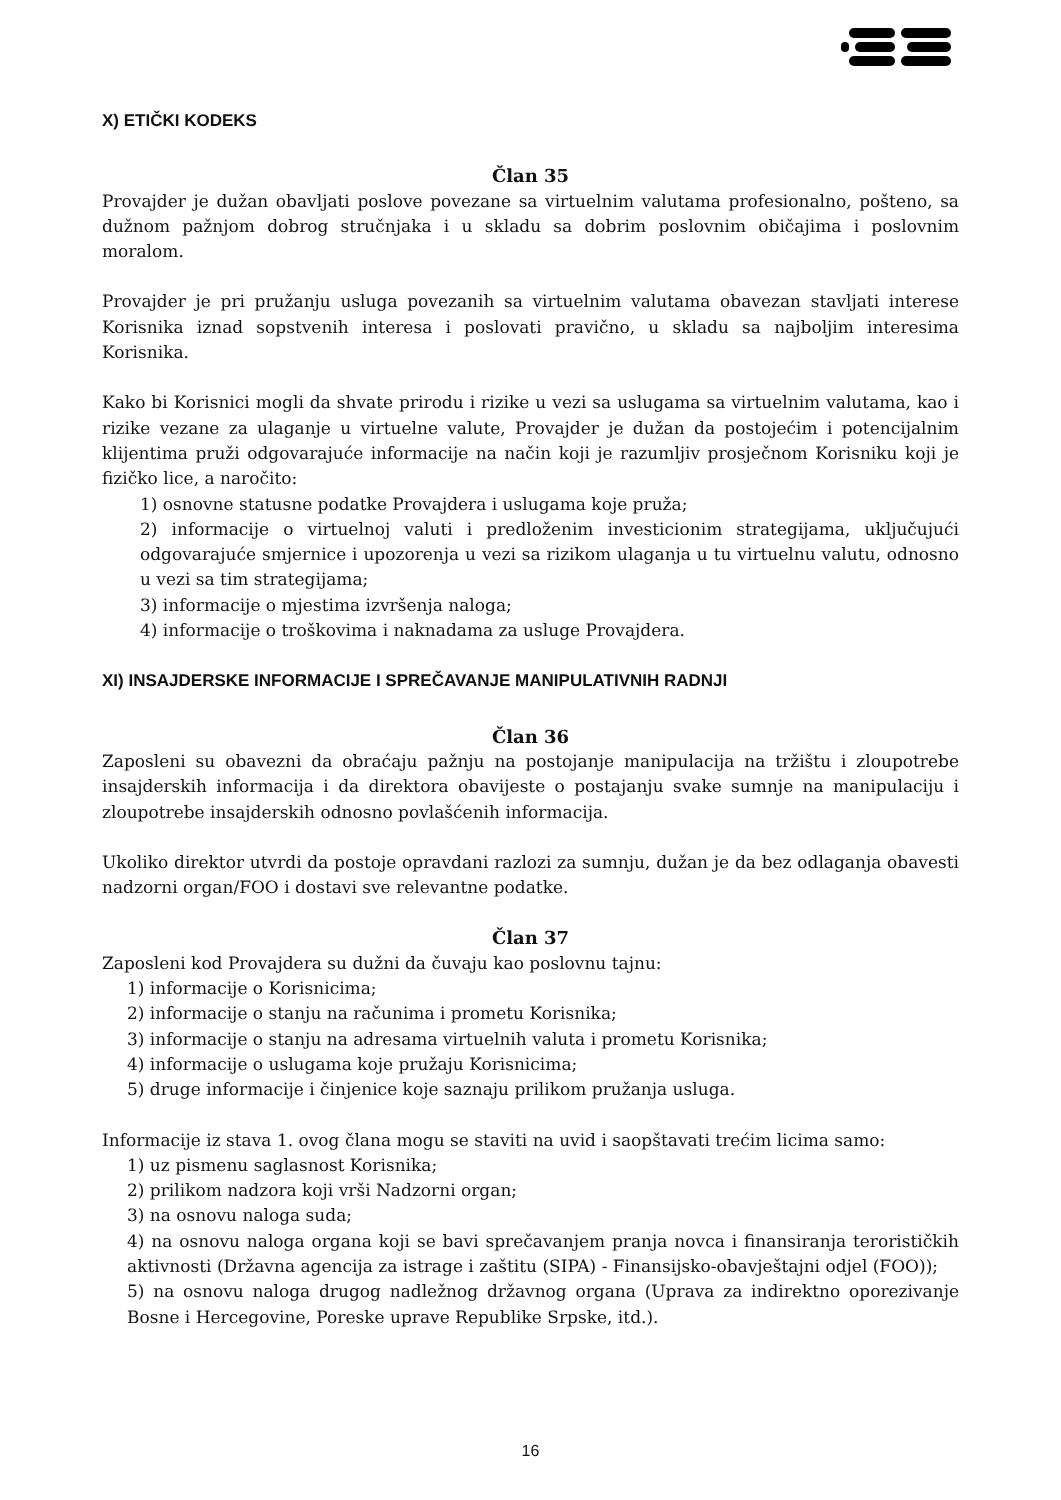X) ETIČKI KODEKS
Član 35
Provajder je dužan obavljati poslove povezane sa virtuelnim valutama profesionalno, pošteno, sa dužnom pažnjom dobrog stručnjaka i u skladu sa dobrim poslovnim običajima i poslovnim moralom.
Provajder je pri pružanju usluga povezanih sa virtuelnim valutama obavezan stavljati interese Korisnika iznad sopstvenih interesa i poslovati pravično, u skladu sa najboljim interesima Korisnika.
Kako bi Korisnici mogli da shvate prirodu i rizike u vezi sa uslugama sa virtuelnim valutama, kao i rizike vezane za ulaganje u virtuelne valute, Provajder je dužan da postojećim i potencijalnim klijentima pruži odgovarajuće informacije na način koji je razumljiv prosječnom Korisniku koji je fizičko lice, a naročito:
1) osnovne statusne podatke Provajdera i uslugama koje pruža;
2) informacije o virtuelnoj valuti i predloženim investicionim strategijama, uključujući odgovarajuće smjernice i upozorenja u vezi sa rizikom ulaganja u tu virtuelnu valutu, odnosno u vezi sa tim strategijama;
3) informacije o mjestima izvršenja naloga;
4) informacije o troškovima i naknadama za usluge Provajdera.
XI) INSAJDERSKE INFORMACIJE I SPREČAVANJE MANIPULATIVNIH RADNJI
Član 36
Zaposleni su obavezni da obraćaju pažnju na postojanje manipulacija na tržištu i zloupotrebe insajderskih informacija i da direktora obavijeste o postajanju svake sumnje na manipulaciju i zloupotrebe insajderskih odnosno povlašćenih informacija.
Ukoliko direktor utvrdi da postoje opravdani razlozi za sumnju, dužan je da bez odlaganja obavesti nadzorni organ/FOO i dostavi sve relevantne podatke.
Član 37
Zaposleni kod Provajdera su dužni da čuvaju kao poslovnu tajnu:
1) informacije o Korisnicima;
2) informacije o stanju na računima i prometu Korisnika;
3) informacije o stanju na adresama virtuelnih valuta i prometu Korisnika;
4) informacije o uslugama koje pružaju Korisnicima;
5) druge informacije i činjenice koje saznaju prilikom pružanja usluga.
Informacije iz stava 1. ovog člana mogu se staviti na uvid i saopštavati trećim licima samo:
1) uz pismenu saglasnost Korisnika;
2) prilikom nadzora koji vrši Nadzorni organ;
3) na osnovu naloga suda;
4) na osnovu naloga organa koji se bavi sprečavanjem pranja novca i finansiranja terorističkih aktivnosti (Državna agencija za istrage i zaštitu (SIPA) - Finansijsko-obavještajni odjel (FOO));
5) na osnovu naloga drugog nadležnog državnog organa (Uprava za indirektno oporezivanje Bosne i Hercegovine, Poreske uprave Republike Srpske, itd.).
16